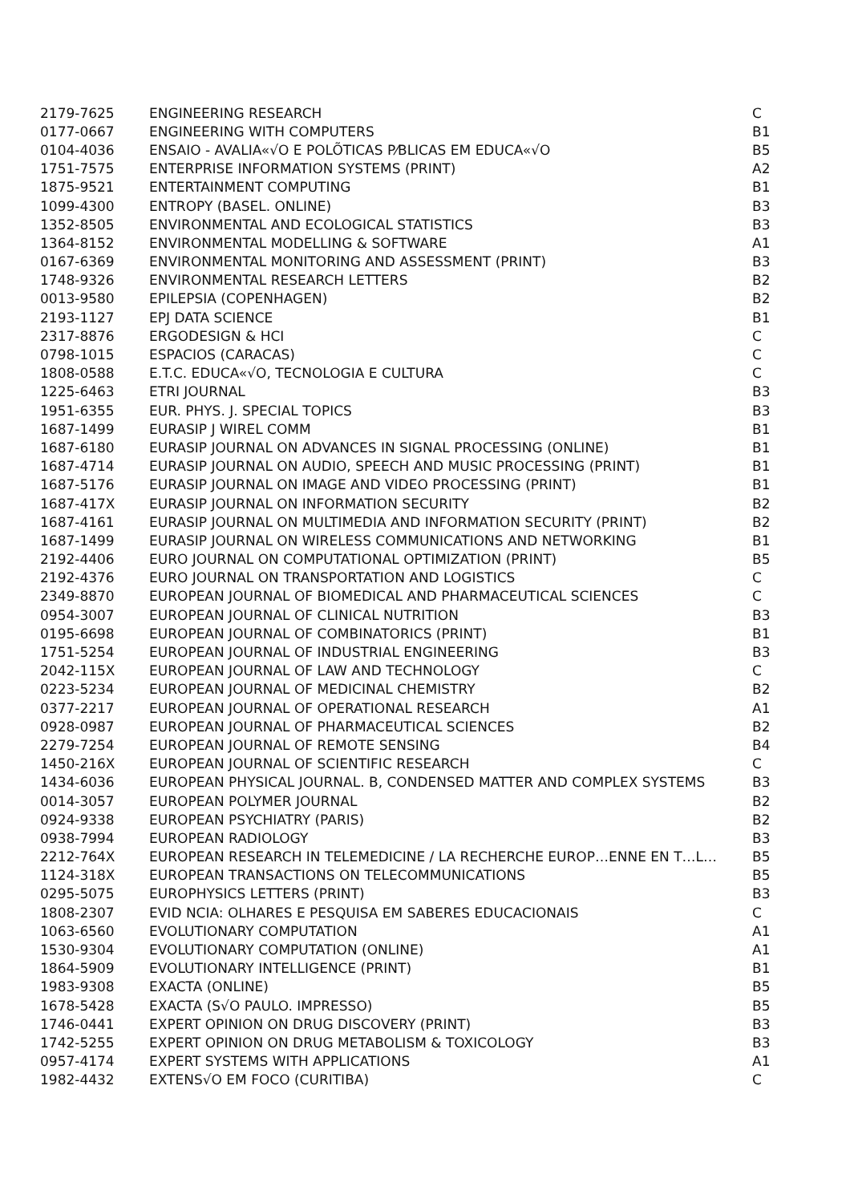| 2179-7625 | ENGINEERING RESEARCH | C |
| 0177-0667 | ENGINEERING WITH COMPUTERS | B1 |
| 0104-4036 | ENSAIO - AVALIA«√O E POLÕTICAS P⁄BLICAS EM EDUCA«√O | B5 |
| 1751-7575 | ENTERPRISE INFORMATION SYSTEMS (PRINT) | A2 |
| 1875-9521 | ENTERTAINMENT COMPUTING | B1 |
| 1099-4300 | ENTROPY (BASEL. ONLINE) | B3 |
| 1352-8505 | ENVIRONMENTAL AND ECOLOGICAL STATISTICS | B3 |
| 1364-8152 | ENVIRONMENTAL MODELLING & SOFTWARE | A1 |
| 0167-6369 | ENVIRONMENTAL MONITORING AND ASSESSMENT (PRINT) | B3 |
| 1748-9326 | ENVIRONMENTAL RESEARCH LETTERS | B2 |
| 0013-9580 | EPILEPSIA (COPENHAGEN) | B2 |
| 2193-1127 | EPJ DATA SCIENCE | B1 |
| 2317-8876 | ERGODESIGN & HCI | C |
| 0798-1015 | ESPACIOS (CARACAS) | C |
| 1808-0588 | E.T.C. EDUCA«√O, TECNOLOGIA E CULTURA | C |
| 1225-6463 | ETRI JOURNAL | B3 |
| 1951-6355 | EUR. PHYS. J. SPECIAL TOPICS | B3 |
| 1687-1499 | EURASIP J WIREL COMM | B1 |
| 1687-6180 | EURASIP JOURNAL ON ADVANCES IN SIGNAL PROCESSING (ONLINE) | B1 |
| 1687-4714 | EURASIP JOURNAL ON AUDIO, SPEECH AND MUSIC PROCESSING (PRINT) | B1 |
| 1687-5176 | EURASIP JOURNAL ON IMAGE AND VIDEO PROCESSING (PRINT) | B1 |
| 1687-417X | EURASIP JOURNAL ON INFORMATION SECURITY | B2 |
| 1687-4161 | EURASIP JOURNAL ON MULTIMEDIA AND INFORMATION SECURITY (PRINT) | B2 |
| 1687-1499 | EURASIP JOURNAL ON WIRELESS COMMUNICATIONS AND NETWORKING | B1 |
| 2192-4406 | EURO JOURNAL ON COMPUTATIONAL OPTIMIZATION (PRINT) | B5 |
| 2192-4376 | EURO JOURNAL ON TRANSPORTATION AND LOGISTICS | C |
| 2349-8870 | EUROPEAN JOURNAL OF BIOMEDICAL AND PHARMACEUTICAL SCIENCES | C |
| 0954-3007 | EUROPEAN JOURNAL OF CLINICAL NUTRITION | B3 |
| 0195-6698 | EUROPEAN JOURNAL OF COMBINATORICS (PRINT) | B1 |
| 1751-5254 | EUROPEAN JOURNAL OF INDUSTRIAL ENGINEERING | B3 |
| 2042-115X | EUROPEAN JOURNAL OF LAW AND TECHNOLOGY | C |
| 0223-5234 | EUROPEAN JOURNAL OF MEDICINAL CHEMISTRY | B2 |
| 0377-2217 | EUROPEAN JOURNAL OF OPERATIONAL RESEARCH | A1 |
| 0928-0987 | EUROPEAN JOURNAL OF PHARMACEUTICAL SCIENCES | B2 |
| 2279-7254 | EUROPEAN JOURNAL OF REMOTE SENSING | B4 |
| 1450-216X | EUROPEAN JOURNAL OF SCIENTIFIC RESEARCH | C |
| 1434-6036 | EUROPEAN PHYSICAL JOURNAL. B, CONDENSED MATTER AND COMPLEX SYSTEMS | B3 |
| 0014-3057 | EUROPEAN POLYMER JOURNAL | B2 |
| 0924-9338 | EUROPEAN PSYCHIATRY (PARIS) | B2 |
| 0938-7994 | EUROPEAN RADIOLOGY | B3 |
| 2212-764X | EUROPEAN RESEARCH IN TELEMEDICINE / LA RECHERCHE EUROP…ENNE EN T…L… | B5 |
| 1124-318X | EUROPEAN TRANSACTIONS ON TELECOMMUNICATIONS | B5 |
| 0295-5075 | EUROPHYSICS LETTERS (PRINT) | B3 |
| 1808-2307 | EVID NCIA: OLHARES E PESQUISA EM SABERES EDUCACIONAIS | C |
| 1063-6560 | EVOLUTIONARY COMPUTATION | A1 |
| 1530-9304 | EVOLUTIONARY COMPUTATION (ONLINE) | A1 |
| 1864-5909 | EVOLUTIONARY INTELLIGENCE (PRINT) | B1 |
| 1983-9308 | EXACTA (ONLINE) | B5 |
| 1678-5428 | EXACTA (S√O PAULO. IMPRESSO) | B5 |
| 1746-0441 | EXPERT OPINION ON DRUG DISCOVERY (PRINT) | B3 |
| 1742-5255 | EXPERT OPINION ON DRUG METABOLISM & TOXICOLOGY | B3 |
| 0957-4174 | EXPERT SYSTEMS WITH APPLICATIONS | A1 |
| 1982-4432 | EXTENS√O EM FOCO (CURITIBA) | C |